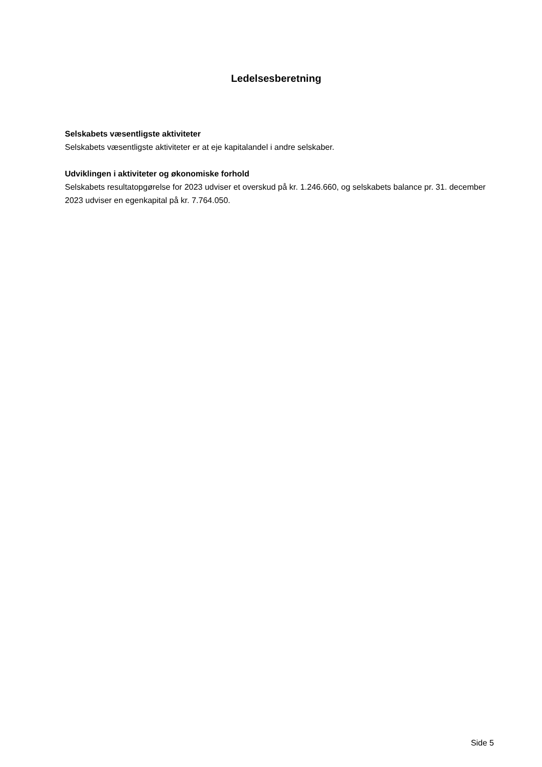Ledelsesberetning
Selskabets væsentligste aktiviteter
Selskabets væsentligste aktiviteter er at eje kapitalandel i andre selskaber.
Udviklingen i aktiviteter og økonomiske forhold
Selskabets resultatopgørelse for 2023 udviser et overskud på kr. 1.246.660, og selskabets balance pr. 31. december 2023 udviser en egenkapital på kr. 7.764.050.
Side 5